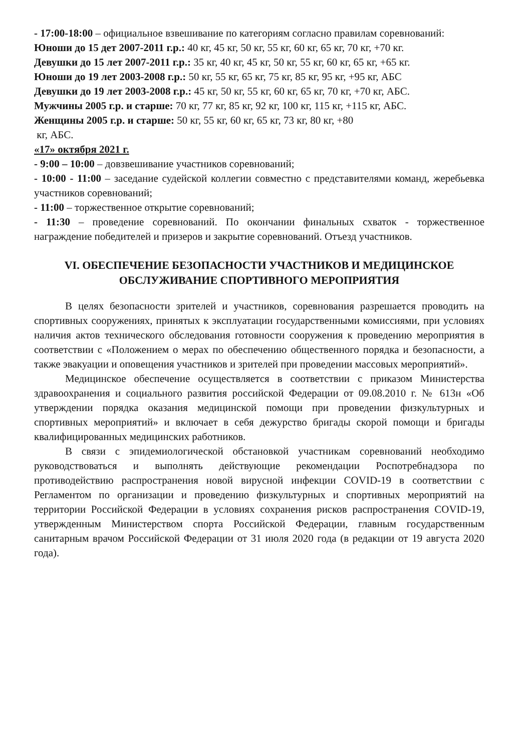- 17:00-18:00 – официальное взвешивание по категориям согласно правилам соревнований:
Юноши до 15 дет 2007-2011 г.р.: 40 кг, 45 кг, 50 кг, 55 кг, 60 кг, 65 кг, 70 кг, +70 кг.
Девушки до 15 лет 2007-2011 г.р.: 35 кг, 40 кг, 45 кг, 50 кг, 55 кг, 60 кг, 65 кг, +65 кг.
Юноши до 19 лет 2003-2008 г.р.: 50 кг, 55 кг, 65 кг, 75 кг, 85 кг, 95 кг, +95 кг, АБС
Девушки до 19 лет 2003-2008 г.р.: 45 кг, 50 кг, 55 кг, 60 кг, 65 кг, 70 кг, +70 кг, АБС.
Мужчины 2005 г.р. и старше: 70 кг, 77 кг, 85 кг, 92 кг, 100 кг, 115 кг, +115 кг, АБС.
Женщины 2005 г.р. и старше: 50 кг, 55 кг, 60 кг, 65 кг, 73 кг, 80 кг, +80
кг, АБС.
«17» октября 2021 г.
- 9:00 – 10:00 – довзвешивание участников соревнований;
- 10:00 - 11:00 – заседание судейской коллегии совместно с представителями команд, жеребьевка участников соревнований;
- 11:00 – торжественное открытие соревнований;
- 11:30 – проведение соревнований. По окончании финальных схваток - торжественное награждение победителей и призеров и закрытие соревнований. Отъезд участников.
VI. ОБЕСПЕЧЕНИЕ БЕЗОПАСНОСТИ УЧАСТНИКОВ И МЕДИЦИНСКОЕ ОБСЛУЖИВАНИЕ СПОРТИВНОГО МЕРОПРИЯТИЯ
В целях безопасности зрителей и участников, соревнования разрешается проводить на спортивных сооружениях, принятых к эксплуатации государственными комиссиями, при условиях наличия актов технического обследования готовности сооружения к проведению мероприятия в соответствии с «Положением о мерах по обеспечению общественного порядка и безопасности, а также эвакуации и оповещения участников и зрителей при проведении массовых мероприятий».
Медицинское обеспечение осуществляется в соответствии с приказом Министерства здравоохранения и социального развития российской Федерации от 09.08.2010 г. № 613н «Об утверждении порядка оказания медицинской помощи при проведении физкультурных и спортивных мероприятий» и включает в себя дежурство бригады скорой помощи и бригады квалифицированных медицинских работников.
В связи с эпидемиологической обстановкой участникам соревнований необходимо руководствоваться и выполнять действующие рекомендации Роспотребнадзора по противодействию распространения новой вирусной инфекции COVID-19 в соответствии с Регламентом по организации и проведению физкультурных и спортивных мероприятий на территории Российской Федерации в условиях сохранения рисков распространения COVID-19, утвержденным Министерством спорта Российской Федерации, главным государственным санитарным врачом Российской Федерации от 31 июля 2020 года (в редакции от 19 августа 2020 года).